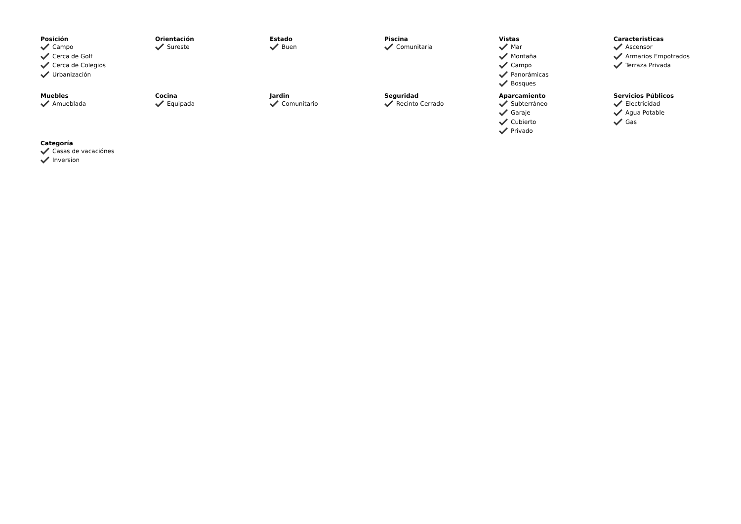Posición
Campo
Cerca de Golf
Cerca de Colegios
Urbanización
Orientación
Sureste
Estado
Buen
Piscina
Comunitaria
Vistas
Mar
Montaña
Campo
Panorámicas
Bosques
Caracteristicas
Ascensor
Armarios Empotrados
Terraza Privada
Muebles
Amueblada
Cocina
Equipada
Jardin
Comunitario
Seguridad
Recinto Cerrado
Aparcamiento
Subterráneo
Garaje
Cubierto
Privado
Servicios Públicos
Electricidad
Agua Potable
Gas
Categoría
Casas de vacaciónes
Inversion